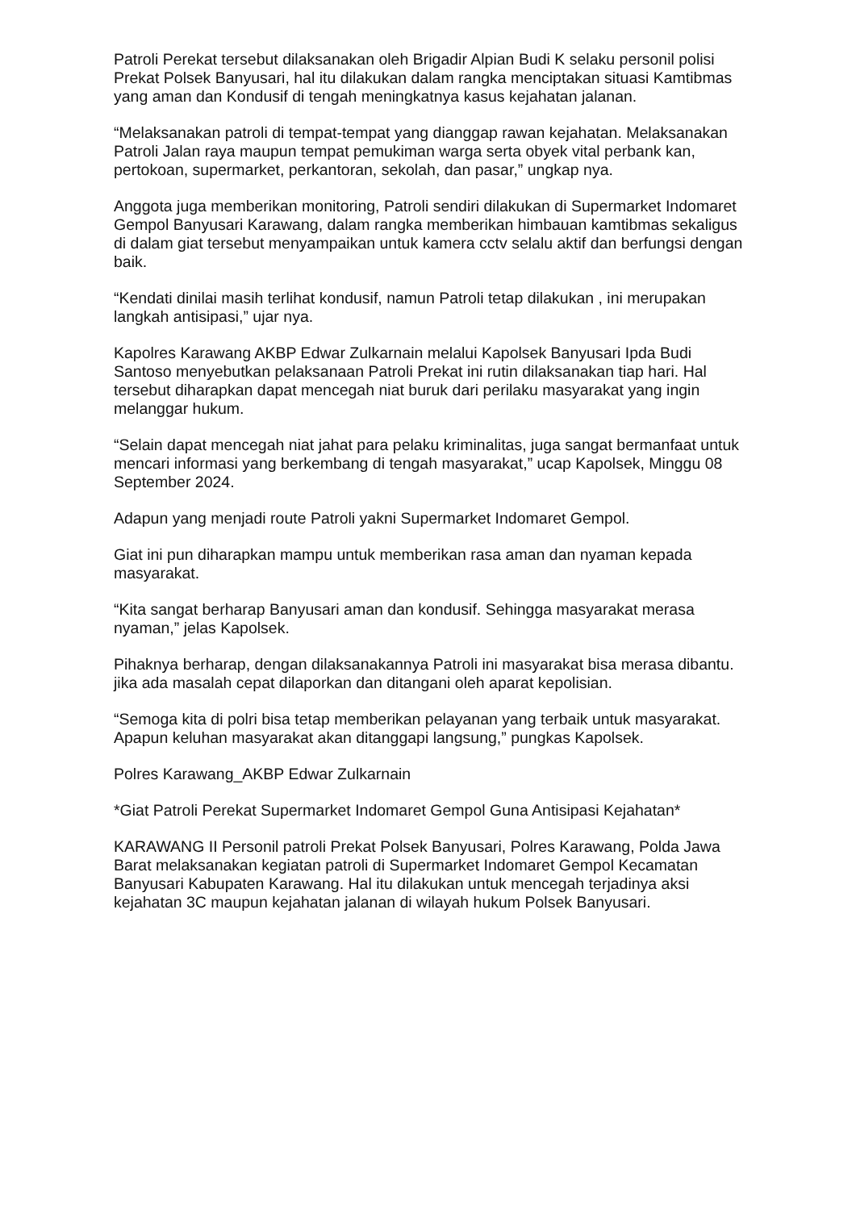Patroli Perekat tersebut dilaksanakan oleh Brigadir Alpian Budi K selaku personil polisi Prekat Polsek Banyusari, hal itu dilakukan dalam rangka menciptakan situasi Kamtibmas yang aman dan Kondusif di tengah meningkatnya kasus kejahatan jalanan.
“Melaksanakan patroli di tempat-tempat yang dianggap rawan kejahatan. Melaksanakan Patroli Jalan raya maupun tempat pemukiman warga serta obyek vital perbank kan, pertokoan, supermarket, perkantoran, sekolah, dan pasar,” ungkap nya.
Anggota juga memberikan monitoring, Patroli sendiri dilakukan di Supermarket Indomaret Gempol Banyusari Karawang, dalam rangka memberikan himbauan kamtibmas sekaligus di dalam giat tersebut menyampaikan untuk kamera cctv selalu aktif dan berfungsi dengan baik.
“Kendati dinilai masih terlihat kondusif, namun Patroli tetap dilakukan , ini merupakan langkah antisipasi,” ujar nya.
Kapolres Karawang AKBP Edwar Zulkarnain melalui Kapolsek Banyusari Ipda Budi Santoso menyebutkan pelaksanaan Patroli Prekat ini rutin dilaksanakan tiap hari. Hal tersebut diharapkan dapat mencegah niat buruk dari perilaku masyarakat yang ingin melanggar hukum.
“Selain dapat mencegah niat jahat para pelaku kriminalitas, juga sangat bermanfaat untuk mencari informasi yang berkembang di tengah masyarakat,” ucap Kapolsek, Minggu 08 September 2024.
Adapun yang menjadi route Patroli yakni Supermarket Indomaret Gempol.
Giat ini pun diharapkan mampu untuk memberikan rasa aman dan nyaman kepada masyarakat.
“Kita sangat berharap Banyusari aman dan kondusif. Sehingga masyarakat merasa nyaman,” jelas Kapolsek.
Pihaknya berharap, dengan dilaksanakannya Patroli ini masyarakat bisa merasa dibantu. jika ada masalah cepat dilaporkan dan ditangani oleh aparat kepolisian.
“Semoga kita di polri bisa tetap memberikan pelayanan yang terbaik untuk masyarakat. Apapun keluhan masyarakat akan ditanggapi langsung,” pungkas Kapolsek.
Polres Karawang_AKBP Edwar Zulkarnain
*Giat Patroli Perekat Supermarket Indomaret Gempol Guna Antisipasi Kejahatan*
KARAWANG II Personil patroli Prekat Polsek Banyusari, Polres Karawang, Polda Jawa Barat melaksanakan kegiatan patroli di Supermarket Indomaret Gempol Kecamatan Banyusari Kabupaten Karawang. Hal itu dilakukan untuk mencegah terjadinya aksi kejahatan 3C maupun kejahatan jalanan di wilayah hukum Polsek Banyusari.